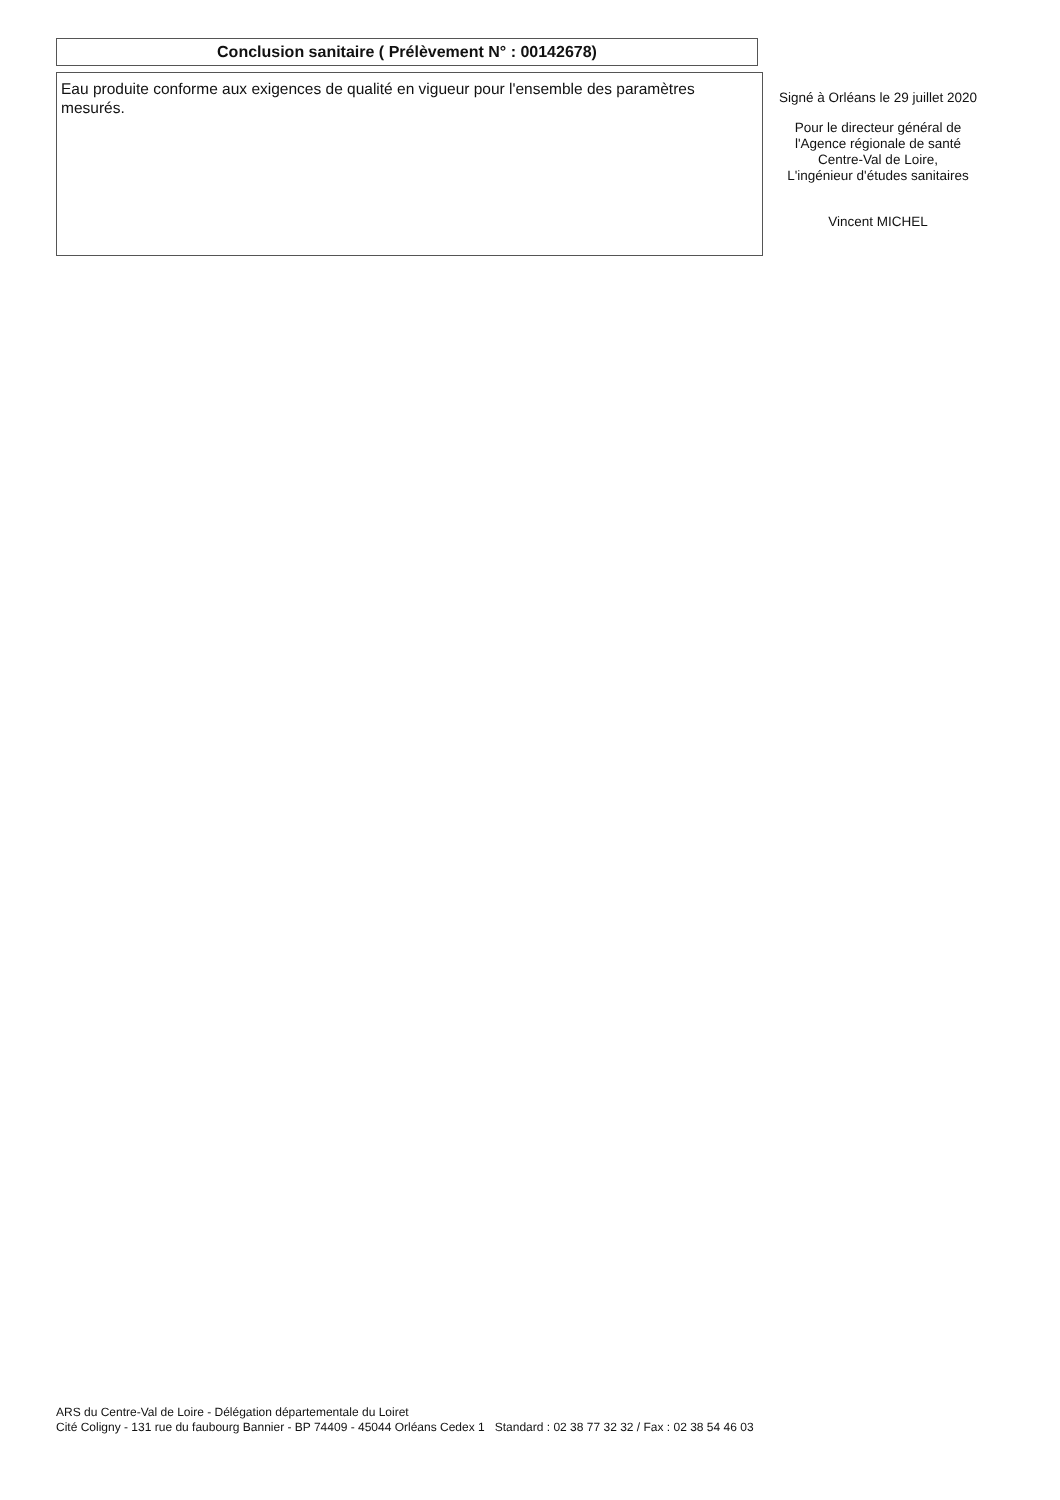Conclusion sanitaire ( Prélèvement N° : 00142678)
Eau produite conforme aux exigences de qualité en vigueur pour l'ensemble des paramètres mesurés.
Signé à Orléans le 29 juillet 2020
Pour le directeur général de
l'Agence régionale de santé
Centre-Val de Loire,
L'ingénieur d'études sanitaires
Vincent MICHEL
ARS du Centre-Val de Loire - Délégation départementale du Loiret
Cité Coligny - 131 rue du faubourg Bannier - BP 74409 - 45044 Orléans Cedex 1 Standard : 02 38 77 32 32 / Fax : 02 38 54 46 03